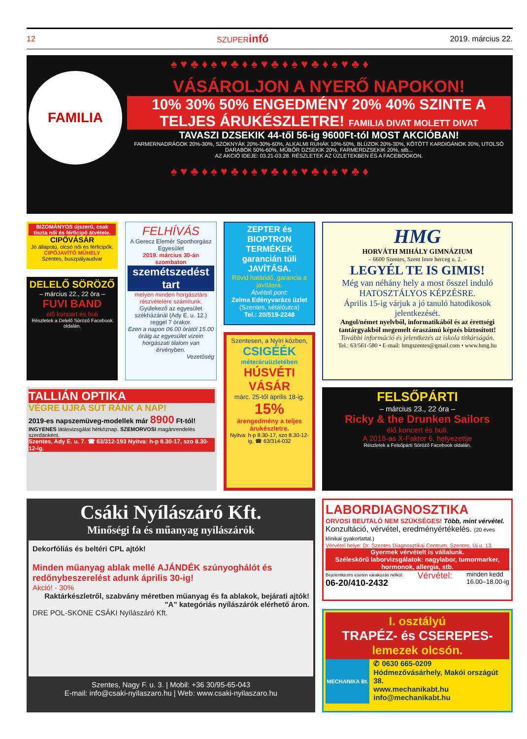12 SZUPERinfó 2019. március 22.
♠ ♥ ♣ ♦ ♠ ♥ ♣ ♦ ♠ ♥ ♣ ♦ ♠ ♥ ♣ ♦ ♠ ♥ ♣ ♦
FAMILIA
VÁSÁROLJON A NYERŐ NAPOKON!
10% 30% 50% ENGEDMÉNY 20% 40% SZINTE A TELJES ÁRUKÉSZLETRE! FAMILIA DIVAT MOLETT DIVAT
TAVASZI DZSEKIK 44-től 56-ig 9600Ft-tól MOST AKCIÓBAN!
FARMERNADRÁGOK 20%-30%, SZOKNYÁK 20%-30%-60%, ALKALMI RUHÁK 10%-50%, BLÚZOK 20%-30%, KÖTÖTT KARDIGÁNOK 20%, UTOLSÓ DARABOK 50%-60%, MŰBŐR DZSEKIK 20%, FARMERDZSEKIK 20%, stb...
AZ AKCIÓ IDEJE: 03.21-03.28. RÉSZLETEK AZ ÜZLETEKBEN ÉS A FACEBOOKON.
♠ ♥ ♣ ♦ ♠ ♥ ♣ ♦ ♠ ♥ ♣ ♦ ♠ ♥ ♣ ♦ ♠ ♥ ♣ ♦
BIZOMÁNYOS újszerű, csak tiszta női és férficipő átvétele.
CIPŐVÁSÁR
Jó állapotú, olcsó női és férficipők.
CIPŐJAVÍTÓ MŰHELY
Szentes, buszpályaudvar
DELELŐ SÖRÖZŐ
– március 22., 22 óra –
FUVI BAND
élő koncert és buli
Részletek a Delelő Söröző Facebook oldalán.
FELHÍVÁS
A Gerecz Elemér Sporthorgász Egyesület
2019. március 30-án szombaton
szemétszedést tart
melyen minden horgásztárs részvételére számítunk.
Gyülekező az egyesület székházánál (Ady E. u. 12.) reggel 7 órakor.
Ezen a napon 06.00 órától 15.00 óráig az egyesület vizein horgászati tilalom van érvényben.
Vezetőség
ZEPTER és BIOPTRON TERMÉKEK garancián túli JAVÍTÁSA.
Rövid határidő, garancia a javításra.
Átvételi pont:
Zelma Edényvarázs üzlet
(Szentes, sétálóutca)
Tel.: 20/519-2248
Szentesen, a Nyíri közben,
CSIGÉÉK
méteráruüzletében
HÚSVÉTI VÁSÁR
márc. 25-től április 18-ig.
15%
árengedmény a teljes árukészletre.
Nyitva: h-p 8.30-17, szo 8.30-12-ig. ☎ 63/314-032
HMG
HORVÁTH MIHÁLY GIMNÁZIUM
– 6600 Szentes, Szent Imre herceg u. 2. –
LEGYÉL TE IS GIMIS!
Még van néhány hely a most ősszel induló HATOSZTÁLYOS KÉPZÉSRE.
Április 15-ig várjuk a jó tanuló hatodikosok jelentkezését.
Angol/német nyelvből, informatikából és az érettségi tantárgyakból megemelt óraszámú képzés biztosított!
További információ és jelentkezés az iskola titkárságán.
Tel.: 63/561-580 • E-mail: hmgszentes@gmail.com • www.hmg.hu
TALLIÁN OPTIKA
VÉGRE ÚJRA SÜT RÁNK A NAP!
2019-es napszemüveg-modellek már 8900 Ft-tól!
INGYENES látásvizsgálat hétköznap. SZEMORVOSI magánrendelés szerdánként.
Szentes, Ady E. u. 7. ☎ 63/312-193 Nyitva: h-p 8.30-17, szo 8.30-12-ig.
FELSŐPÁRTI
– március 23., 22 óra –
Ricky & the Drunken Sailors
élő koncert és buli.
A 2018-as X-Faktor 6. helyezettje
Részletek a Felsőpárti Söröző Facebook oldalán.
Csáki Nyílászáró Kft.
Minőségi fa és műanyag nyílászárók
Dekorfóliás és beltéri CPL ajtók!
Minden műanyag ablak mellé AJÁNDÉK szúnyoghálót és redőnybeszerelést adunk április 30-ig!
Akció! - 30%
Raktárkészletről, szabvány méretben műanyag és fa ablakok, bejárati ajtók!
"A" kategóriás nyílászárók elérhető áron.
DRE POL-SKONE CSÁKI Nyílászáró Kft.
Szentes, Nagy F. u. 3. | Mobil: +36 30/95-65-043
E-mail: info@csaki-nyilaszaro.hu | Web: www.csaki-nyilaszaro.hu
LABORDIAGNOSZTIKA
ORVOSI BEUTALÓ NEM SZÜKSÉGES! Több, mint vérvétel.
Konzultáció, vérvétel, eredményértékelés. (20 éves klinikai gyakorlattal.)
Vérvétel helye: Dr. Szentes Diagnosztikai Centrum, Szentes, Új u. 13.
Gyermek vérvételt is vállalunk.
Széleskörű laborvizsgálatok: nagylabor, tumormarker, hormonok, allergia, stb.
Bejelentkezés esetén várakozás nélkül:
06-20/410-2432 Vérvétel: minden kedd
16.00–18.00-ig
I. osztályú
TRAPÉZ- és CSEREPES-
lemezek olcsón.
MECHANIKA Bt.
✆ 0630 665-0209
Hódmezővásárhely, Makói országút 38.
www.mechanikabt.hu
info@mechanikabt.hu